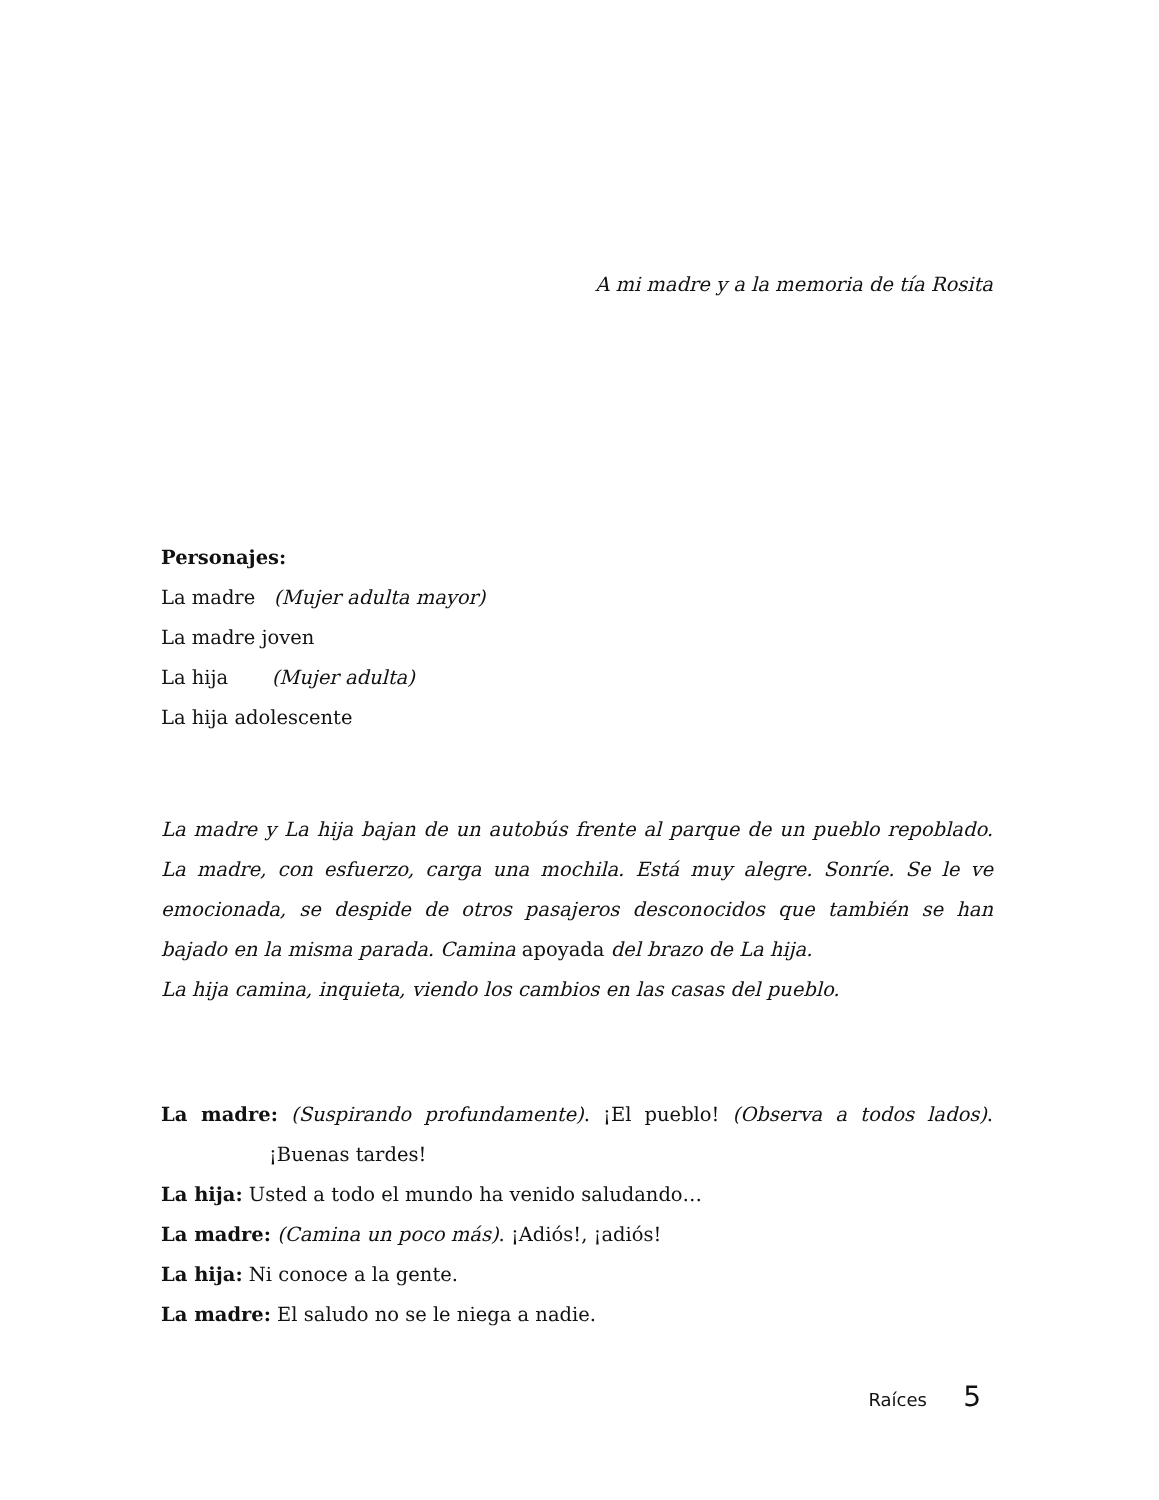A mi madre y a la memoria de tía Rosita
Personajes:
La madre (Mujer adulta mayor)
La madre joven
La hija (Mujer adulta)
La hija adolescente
La madre y La hija bajan de un autobús frente al parque de un pueblo repoblado. La madre, con esfuerzo, carga una mochila. Está muy alegre. Sonríe. Se le ve emocionada, se despide de otros pasajeros desconocidos que también se han bajado en la misma parada. Camina apoyada del brazo de La hija.
La hija camina, inquieta, viendo los cambios en las casas del pueblo.
La madre: (Suspirando profundamente). ¡El pueblo! (Observa a todos lados). ¡Buenas tardes!
La hija: Usted a todo el mundo ha venido saludando…
La madre: (Camina un poco más). ¡Adiós!, ¡adiós!
La hija: Ni conoce a la gente.
La madre: El saludo no se le niega a nadie.
Raíces 5